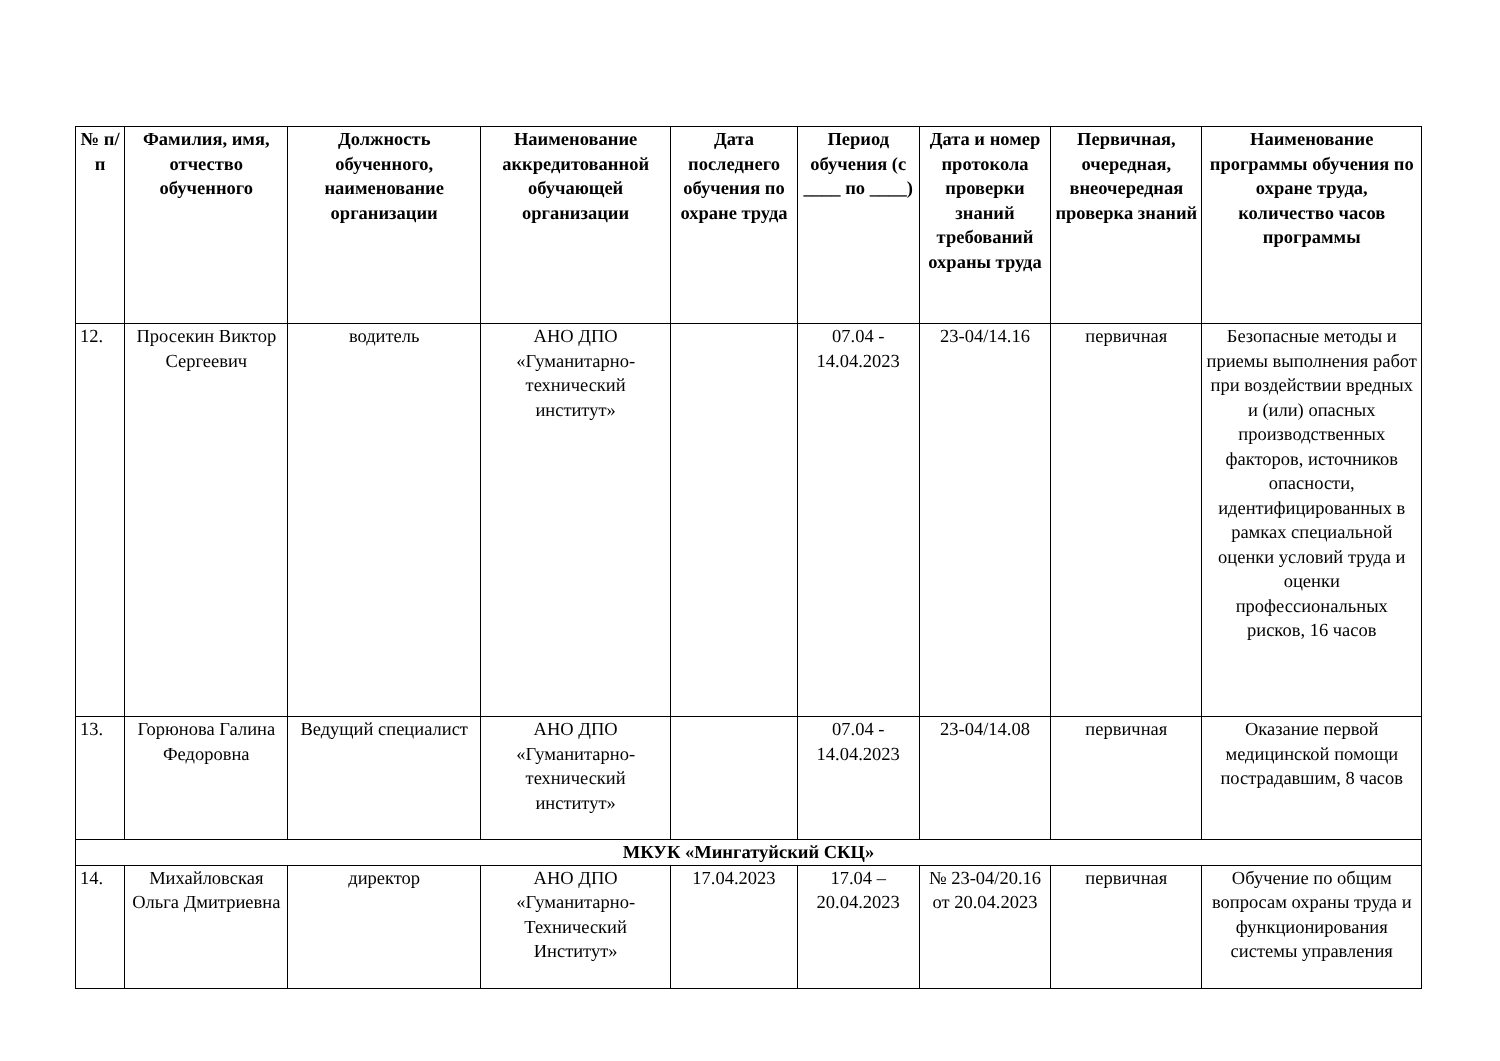| № п/п | Фамилия, имя, отчество обученного | Должность обученного, наименование организации | Наименование аккредитованной обучающей организации | Дата последнего обучения по охране труда | Период обучения (с ____ по ____) | Дата и номер протокола проверки знаний требований охраны труда | Первичная, очередная, внеочередная проверка знаний | Наименование программы обучения по охране труда, количество часов программы |
| --- | --- | --- | --- | --- | --- | --- | --- | --- |
| 12. | Просекин Виктор Сергеевич | водитель | АНО ДПО «Гуманитарно-технический институт» | | 07.04 - 14.04.2023 | 23-04/14.16 | первичная | Безопасные методы и приемы выполнения работ при воздействии вредных и (или) опасных производственных факторов, источников опасности, идентифицированных в рамках специальной оценки условий труда и оценки профессиональных рисков, 16 часов |
| 13. | Горюнова Галина Федоровна | Ведущий специалист | АНО ДПО «Гуманитарно-технический институт» | | 07.04 - 14.04.2023 | 23-04/14.08 | первичная | Оказание первой медицинской помощи пострадавшим, 8 часов |
| МКУК «Мингатуйский СКЦ» | | | | | | | | |
| 14. | Михайловская Ольга Дмитриевна | директор | АНО ДПО «Гуманитарно-Технический Институт» | 17.04.2023 | 17.04 – 20.04.2023 | № 23-04/20.16 от 20.04.2023 | первичная | Обучение по общим вопросам охраны труда и функционирования системы управления |